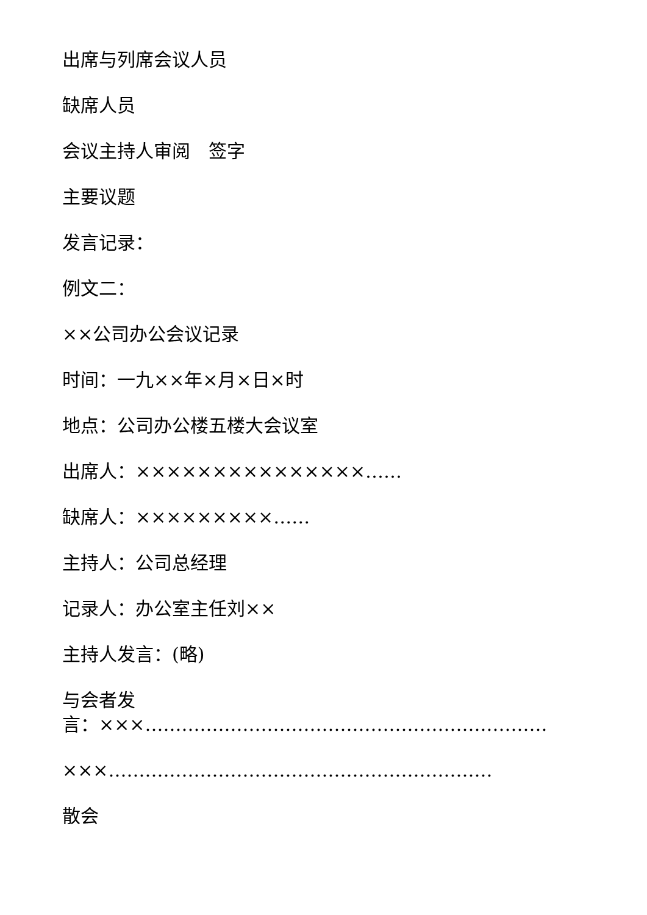出席与列席会议人员
缺席人员
会议主持人审阅　签字
主要议题
发言记录：
例文二：
××公司办公会议记录
时间：一九××年×月×日×时
地点：公司办公楼五楼大会议室
出席人：×××××××××××××××……
缺席人：×××××××××……
主持人：公司总经理
记录人：办公室主任刘××
主持人发言：(略)
与会者发
言：×××…………………………………………………………
×××………………………………………………………
散会